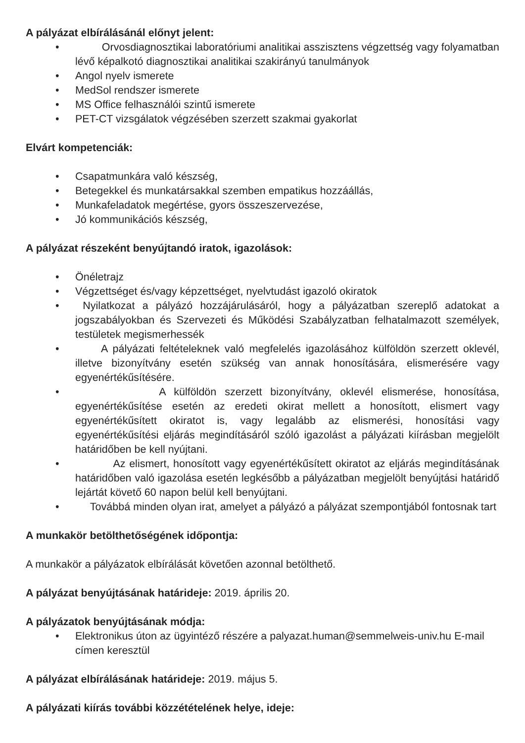A pályázat elbírálásánál előnyt jelent:
• Orvosdiagnosztikai laboratóriumi analitikai asszisztens végzettség vagy folyamatban lévő képalkotó diagnosztikai analitikai szakirányú tanulmányok
• Angol nyelv ismerete
• MedSol rendszer ismerete
• MS Office felhasználói szintű ismerete
• PET-CT vizsgálatok végzésében szerzett szakmai gyakorlat
Elvárt kompetenciák:
• Csapatmunkára való készség,
• Betegekkel és munkatársakkal szemben empatikus hozzáállás,
• Munkafeladatok megértése, gyors összeszervezése,
• Jó kommunikációs készség,
A pályázat részeként benyújtandó iratok, igazolások:
• Önéletrajz
• Végzettséget és/vagy képzettséget, nyelvtudást igazoló okiratok
• Nyilatkozat a pályázó hozzájárulásáról, hogy a pályázatban szereplő adatokat a jogszabályokban és Szervezeti és Működési Szabályzatban felhatalmazott személyek, testületek megismerhessék
• A pályázati feltételeknek való megfelelés igazolásához külföldön szerzett oklevél, illetve bizonyítvány esetén szükség van annak honosítására, elismerésére vagy egyenértékűsítésére.
• A külföldön szerzett bizonyítvány, oklevél elismerése, honosítása, egyenértékűsítése esetén az eredeti okirat mellett a honosított, elismert vagy egyenértékűsített okiratot is, vagy legalább az elismerési, honosítási vagy egyenértékűsítési eljárás megindításáról szóló igazolást a pályázati kiírásban megjelölt határidőben be kell nyújtani.
• Az elismert, honosított vagy egyenértékűsített okiratot az eljárás megindításának határidőben való igazolása esetén legkésőbb a pályázatban megjelölt benyújtási határidő lejártát követő 60 napon belül kell benyújtani.
• Továbbá minden olyan irat, amelyet a pályázó a pályázat szempontjából fontosnak tart
A munkakör betölthetőségének időpontja:
A munkakör a pályázatok elbírálását követően azonnal betölthető.
A pályázat benyújtásának határideje: 2019. április 20.
A pályázatok benyújtásának módja:
• Elektronikus úton az ügyintéző részére a palyazat.human@semmelweis-univ.hu E-mail címen keresztül
A pályázat elbírálásának határideje: 2019. május 5.
A pályázati kiírás további közzétételének helye, ideje: